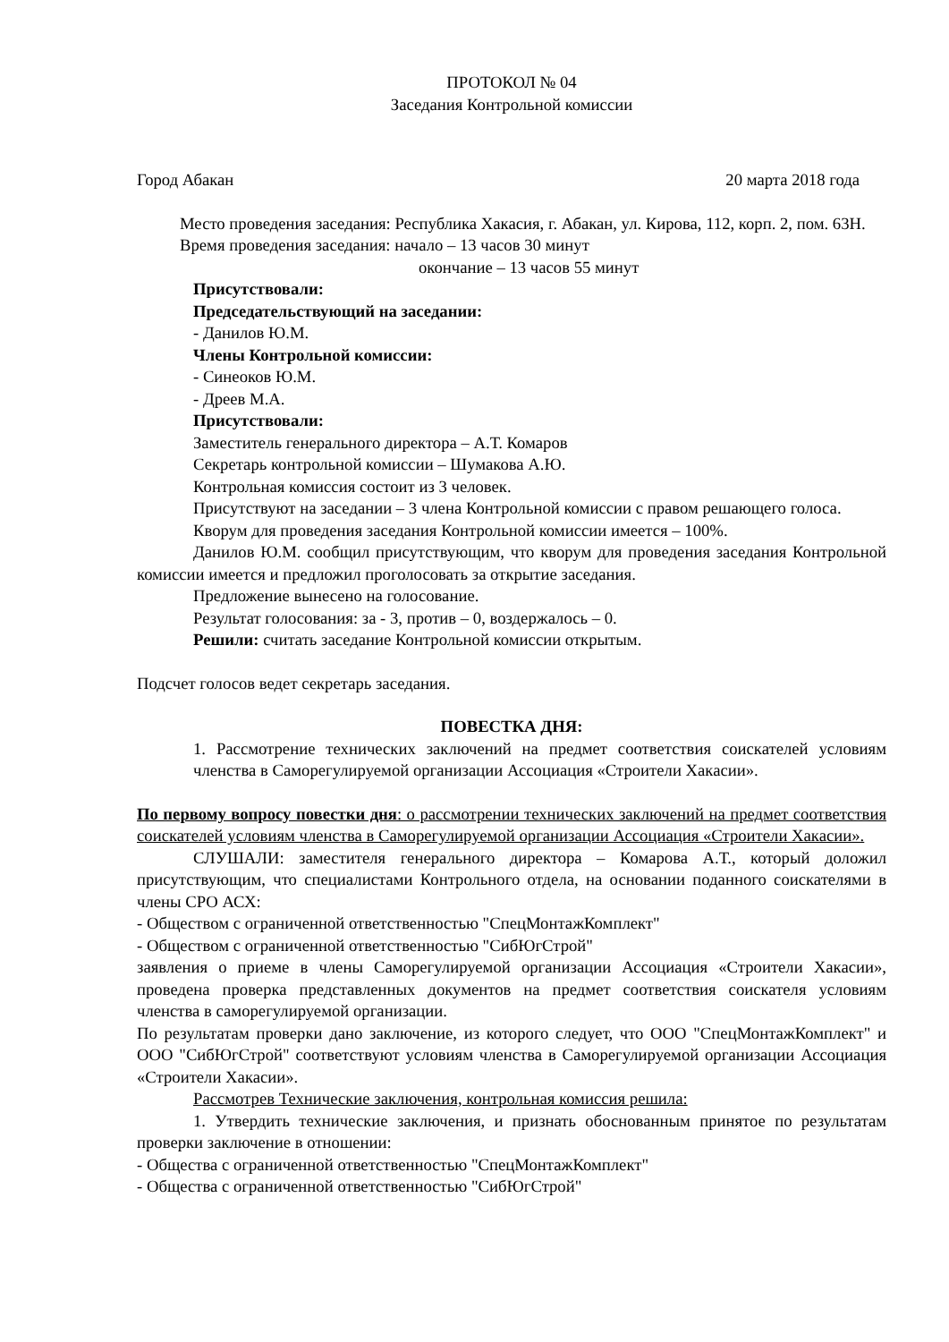ПРОТОКОЛ № 04
Заседания Контрольной комиссии
Город Абакан 20 марта 2018 года
Место проведения заседания: Республика Хакасия, г. Абакан, ул. Кирова, 112, корп. 2, пом. 63Н.
Время проведения заседания: начало – 13 часов 30 минут
окончание – 13 часов 55 минут
Присутствовали:
Председательствующий на заседании:
- Данилов Ю.М.
Члены Контрольной комиссии:
- Синеоков Ю.М.
- Дреев М.А.
Присутствовали:
Заместитель генерального директора – А.Т. Комаров
Секретарь контрольной комиссии – Шумакова А.Ю.
Контрольная комиссия состоит из 3 человек.
Присутствуют на заседании – 3 члена Контрольной комиссии с правом решающего голоса.
Кворум для проведения заседания Контрольной комиссии имеется – 100%.
Данилов Ю.М. сообщил присутствующим, что кворум для проведения заседания Контрольной комиссии имеется и предложил проголосовать за открытие заседания.
Предложение вынесено на голосование.
Результат голосования: за - 3, против – 0, воздержалось – 0.
Решили: считать заседание Контрольной комиссии открытым.
Подсчет голосов ведет секретарь заседания.
ПОВЕСТКА ДНЯ:
1. Рассмотрение технических заключений на предмет соответствия соискателей условиям членства в Саморегулируемой организации Ассоциация «Строители Хакасии».
По первому вопросу повестки дня: о рассмотрении технических заключений на предмет соответствия соискателей условиям членства в Саморегулируемой организации Ассоциация «Строители Хакасии».
СЛУШАЛИ: заместителя генерального директора – Комарова А.Т., который доложил присутствующим, что специалистами Контрольного отдела, на основании поданного соискателями в члены СРО АСХ:
- Обществом с ограниченной ответственностью "СпецМонтажКомплект"
- Обществом с ограниченной ответственностью "СибЮгСтрой"
заявления о приеме в члены Саморегулируемой организации Ассоциация «Строители Хакасии», проведена проверка представленных документов на предмет соответствия соискателя условиям членства в саморегулируемой организации.
По результатам проверки дано заключение, из которого следует, что ООО "СпецМонтажКомплект" и ООО "СибЮгСтрой" соответствуют условиям членства в Саморегулируемой организации Ассоциация «Строители Хакасии».
Рассмотрев Технические заключения, контрольная комиссия решила:
1. Утвердить технические заключения, и признать обоснованным принятое по результатам проверки заключение в отношении:
- Общества с ограниченной ответственностью "СпецМонтажКомплект"
- Общества с ограниченной ответственностью "СибЮгСтрой"